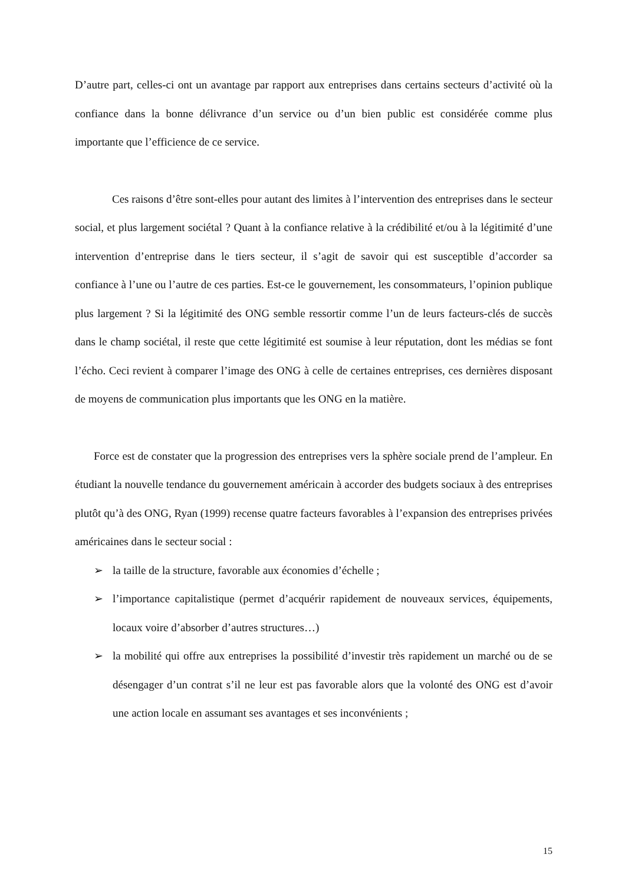D’autre part, celles-ci ont un avantage par rapport aux entreprises dans certains secteurs d’activité où la confiance dans la bonne délivrance d’un service ou d’un bien public est considérée comme plus importante que l’efficience de ce service.
Ces raisons d’être sont-elles pour autant des limites à l’intervention des entreprises dans le secteur social, et plus largement sociétal ? Quant à la confiance relative à la crédibilité et/ou à la légitimité d’une intervention d’entreprise dans le tiers secteur, il s’agit de savoir qui est susceptible d’accorder sa confiance à l’une ou l’autre de ces parties. Est-ce le gouvernement, les consommateurs, l’opinion publique plus largement ? Si la légitimité des ONG semble ressortir comme l’un de leurs facteurs-clés de succès dans le champ sociétal, il reste que cette légitimité est soumise à leur réputation, dont les médias se font l’écho. Ceci revient à comparer l’image des ONG à celle de certaines entreprises, ces dernières disposant de moyens de communication plus importants que les ONG en la matière.
Force est de constater que la progression des entreprises vers la sphère sociale prend de l’ampleur. En étudiant la nouvelle tendance du gouvernement américain à accorder des budgets sociaux à des entreprises plutôt qu’à des ONG, Ryan (1999) recense quatre facteurs favorables à l’expansion des entreprises privées américaines dans le secteur social :
➢ la taille de la structure, favorable aux économies d’échelle ;
➢ l’importance capitalistique (permet d’acquérir rapidement de nouveaux services, équipements, locaux voire d’absorber d’autres structures…)
➢ la mobilité qui offre aux entreprises la possibilité d’investir très rapidement un marché ou de se désengager d’un contrat s’il ne leur est pas favorable alors que la volonté des ONG est d’avoir une action locale en assumant ses avantages et ses inconvénients ;
15